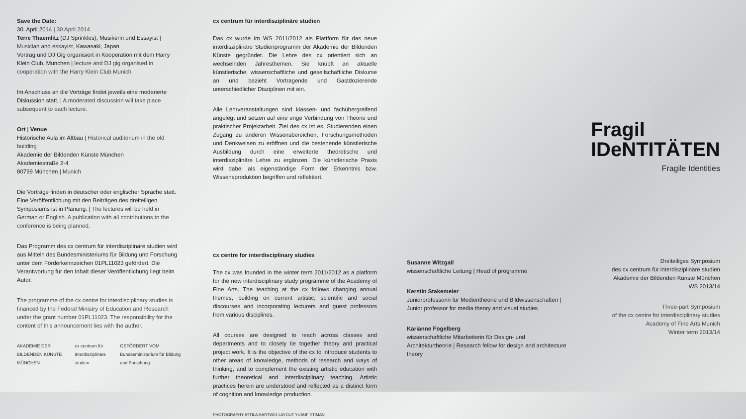Save the Date:
30. April 2014 | 30 April 2014
Terre Thaemlitz (DJ Sprinkles), Musikerin und Essayist | Musician and essayist, Kawasaki, Japan
Vortrag und DJ Gig organisiert in Kooperation mit dem Harry Klein Club, München | lecture and DJ gig organised in cooperation with the Harry Klein Club Munich
Im Anschluss an die Vorträge findet jeweils eine moderierte Diskussion statt. | A moderated discussion will take place subsequent to each lecture.
Ort | Venue
Historische Aula im Altbau | Historical auditorium in the old building
Akademie der Bildenden Künste München
Akademiestraße 2-4
80799 München | Munich
Die Vorträge finden in deutscher oder englischer Sprache statt. Eine Veröffentlichung mit den Beiträgen des dreiteiligen Symposiums ist in Planung. | The lectures will be held in German or English. A publication with all contributions to the conference is being planned.
Das Programm des cx centrum für interdisziplinäre studien wird aus Mitteln des Bundesministeriums für Bildung und Forschung unter dem Förderkennzeichen 01PL11023 gefördert. Die Verantwortung für den Inhalt dieser Veröffentlichung liegt beim Autor.
The programme of the cx centre for interdisciplinary studies is financed by the Federal Ministry of Education and Research under the grant number 01PL11023. The responsibility for the content of this announcement lies with the author.
AKADEMIE DER BILDENDEN KÜNSTE MÜNCHEN cx centrum für interdisziplinäre studien GEFÖRDERT VOM Bundesministerium für Bildung und Forschung
cx centrum für interdisziplinäre studien
Das cx wurde im WS 2011/2012 als Plattform für das neue interdisziplinäre Studienprogramm der Akademie der Bildenden Künste gegründet. Die Lehre des cx orientiert sich an wechselnden Jahresthemen. Sie knüpft an aktuelle künstlerische, wissenschaftliche und gesellschaftliche Diskurse an und bezieht Vortragende und Gastdozierende unterschiedlicher Disziplinen mit ein.
Alle Lehrveranstaltungen sind klassen- und fachübergreifend angelegt und setzen auf eine enge Verbindung von Theorie und praktischer Projektarbeit. Ziel des cx ist es, Studierenden einen Zugang zu anderen Wissensbereichen, Forschungsmethoden und Denkweisen zu eröffnen und die bestehende künstlerische Ausbildung durch eine erweiterte theoretische und interdisziplinäre Lehre zu ergänzen. Die künstlerische Praxis wird dabei als eigenständige Form der Erkenntnis bzw. Wissensproduktion begriffen und reflektiert.
cx centre for interdisciplinary studies
The cx was founded in the winter term 2011/2012 as a platform for the new interdisciplinary study programme of the Academy of Fine Arts. The teaching at the cx follows changing annual themes, building on current artistic, scientific and social discourses and incorporating lecturers and guest professors from various disciplines.
All courses are designed to reach across classes and departments and to closely tie together theory and practical project work. It is the objective of the cx to introduce students to other areas of knowledge, methods of research and ways of thinking, and to complement the existing artistic education with further theoretical and interdisciplinary teaching. Artistic practices herein are understood and reflected as a distinct form of cognition and knowledge production.
PHOTOGRAPHY ATTILA HARTWIG LAYOUT YUSUF ETIMAN
Susanne Witzgall
wissenschaftliche Leitung | Head of programme
Kerstin Stakemeier
Juniorprofessorin für Medientheorie und Bildwissenschaften | Junior professor for media theory and visual studies
Karianne Fogelberg
wissenschaftliche Mitarbeiterin für Design- und Architekturtheorie | Research fellow for design and architecture theory
Fragil IDeNTITÄTEN
Fragile Identities
Dreiteiliges Symposium
des cx centrum für interdisziplinäre studien
Akademie der Bildenden Künste München
WS 2013/14
Three-part Symposium
of the cx centre for interdisciplinary studies
Academy of Fine Arts Munich
Winter term 2013/14